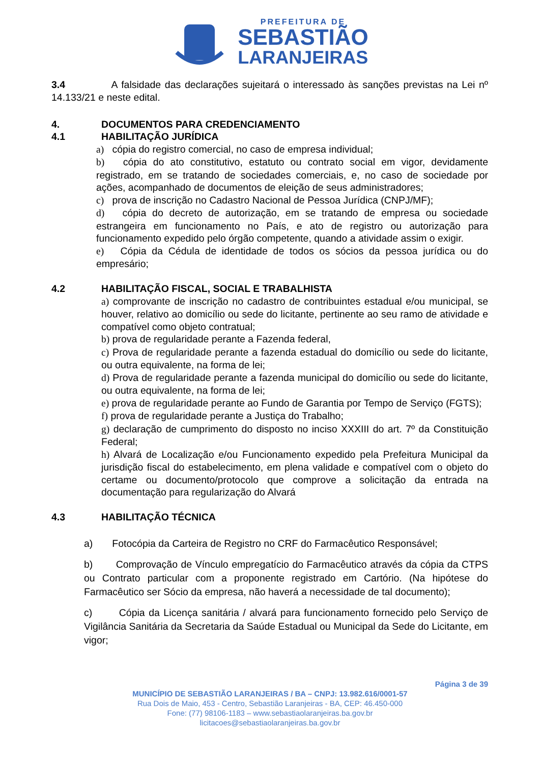PREFEITURA DE
SEBASTIÃO
LARANJEIRAS
3.4 A falsidade das declarações sujeitará o interessado às sanções previstas na Lei nº 14.133/21 e neste edital.
4. DOCUMENTOS PARA CREDENCIAMENTO
4.1 HABILITAÇÃO JURÍDICA
a) cópia do registro comercial, no caso de empresa individual;
b) cópia do ato constitutivo, estatuto ou contrato social em vigor, devidamente registrado, em se tratando de sociedades comerciais, e, no caso de sociedade por ações, acompanhado de documentos de eleição de seus administradores;
c) prova de inscrição no Cadastro Nacional de Pessoa Jurídica (CNPJ/MF);
d) cópia do decreto de autorização, em se tratando de empresa ou sociedade estrangeira em funcionamento no País, e ato de registro ou autorização para funcionamento expedido pelo órgão competente, quando a atividade assim o exigir.
e) Cópia da Cédula de identidade de todos os sócios da pessoa jurídica ou do empresário;
4.2 HABILITAÇÃO FISCAL, SOCIAL E TRABALHISTA
a) comprovante de inscrição no cadastro de contribuintes estadual e/ou municipal, se houver, relativo ao domicílio ou sede do licitante, pertinente ao seu ramo de atividade e compatível como objeto contratual;
b) prova de regularidade perante a Fazenda federal,
c) Prova de regularidade perante a fazenda estadual do domicílio ou sede do licitante, ou outra equivalente, na forma de lei;
d) Prova de regularidade perante a fazenda municipal do domicílio ou sede do licitante, ou outra equivalente, na forma de lei;
e) prova de regularidade perante ao Fundo de Garantia por Tempo de Serviço (FGTS);
f) prova de regularidade perante a Justiça do Trabalho;
g) declaração de cumprimento do disposto no inciso XXXIII do art. 7º da Constituição Federal;
h) Alvará de Localização e/ou Funcionamento expedido pela Prefeitura Municipal da jurisdição fiscal do estabelecimento, em plena validade e compatível com o objeto do certame ou documento/protocolo que comprove a solicitação da entrada na documentação para regularização do Alvará
4.3 HABILITAÇÃO TÉCNICA
a) Fotocópia da Carteira de Registro no CRF do Farmacêutico Responsável;
b) Comprovação de Vínculo empregatício do Farmacêutico através da cópia da CTPS ou Contrato particular com a proponente registrado em Cartório. (Na hipótese do Farmacêutico ser Sócio da empresa, não haverá a necessidade de tal documento);
c) Cópia da Licença sanitária / alvará para funcionamento fornecido pelo Serviço de Vigilância Sanitária da Secretaria da Saúde Estadual ou Municipal da Sede do Licitante, em vigor;
Página 3 de 39
MUNICÍPIO DE SEBASTIÃO LARANJEIRAS / BA – CNPJ: 13.982.616/0001-57
Rua Dois de Maio, 453 - Centro, Sebastião Laranjeiras - BA, CEP: 46.450-000
Fone: (77) 98106-1183 – www.sebastiaolaranjeiras.ba.gov.br
licitacoes@sebastiaolaranjeiras.ba.gov.br